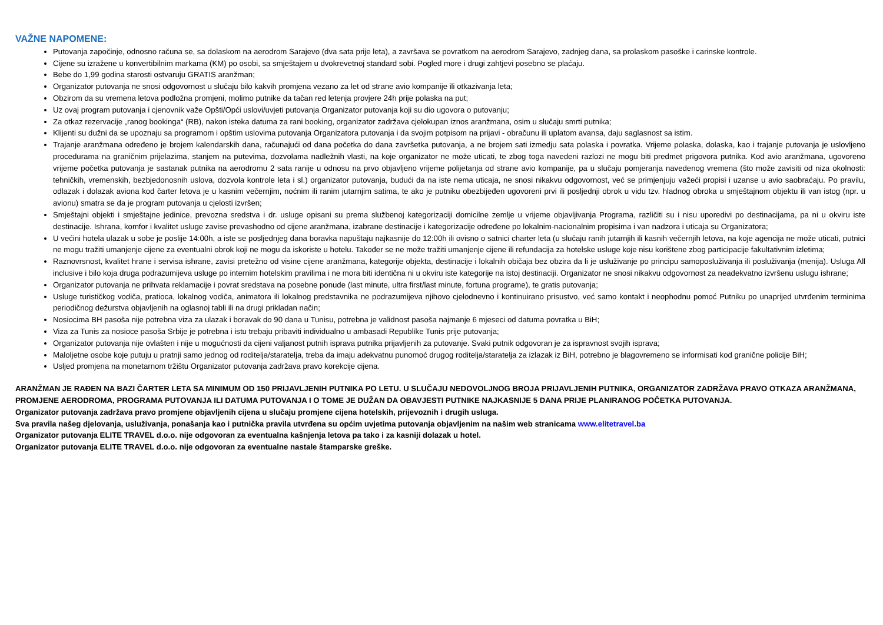VAŽNE NAPOMENE:
Putovanja započinje, odnosno računa se, sa dolaskom na aerodrom Sarajevo (dva sata prije leta), a završava se povratkom na aerodrom Sarajevo, zadnjeg dana, sa prolaskom pasoške i carinske kontrole.
Cijene su izražene u konvertibilnim markama (KM) po osobi, sa smještajem u dvokrevetnoj standard sobi. Pogled more i drugi zahtjevi posebno se plaćaju.
Bebe do 1,99 godina starosti ostvaruju GRATIS aranžman;
Organizator putovanja ne snosi odgovornost u slučaju bilo kakvih promjena vezano za let od strane avio kompanije ili otkazivanja leta;
Obzirom da su vremena letova podložna promjeni, molimo putnike da tačan red letenja provjere 24h prije polaska na put;
Uz ovaj program putovanja i cjenovnik važe Opšti/Opći uslovi/uvjeti putovanja Organizator putovanja koji su dio ugovora o putovanju;
Za otkaz rezervacije „ranog bookinga“ (RB), nakon isteka datuma za rani booking, organizator zadržava cjelokupan iznos aranžmana, osim u slučaju smrti putnika;
Klijenti su dužni da se upoznaju sa programom i opštim uslovima putovanja Organizatora putovanja i da svojim potpisom na prijavi - obračunu ili uplatom avansa, daju saglasnost sa istim.
Trajanje aranžmana određeno je brojem kalendarskih dana, računajući od dana početka do dana završetka putovanja, a ne brojem sati izmedju sata polaska i povratka. Vrijeme polaska, dolaska, kao i trajanje putovanja je uslovljeno procedurama na graničnim prijelazima, stanjem na putevima, dozvolama nadležnih vlasti, na koje organizator ne može uticati, te zbog toga navedeni razlozi ne mogu biti predmet prigovora putnika. Kod avio aranžmana, ugovoreno vrijeme početka putovanja je sastanak putnika na aerodromu 2 sata ranije u odnosu na prvo objavljeno vrijeme polijetanja od strane avio kompanije, pa u slučaju pomjeranja navedenog vremena (što može zavisiti od niza okolnosti: tehničkih, vremenskih, bezbjedonosnih uslova, dozvola kontrole leta i sl.) organizator putovanja, budući da na iste nema uticaja, ne snosi nikakvu odgovornost, već se primjenjuju važeći propisi i uzanse u avio saobraćaju. Po pravilu, odlazak i dolazak aviona kod čarter letova je u kasnim večernjim, noćnim ili ranim jutarnjim satima, te ako je putniku obezbijeđen ugovoreni prvi ili posljednji obrok u vidu tzv. hladnog obroka u smještajnom objektu ili van istog (npr. u avionu) smatra se da je program putovanja u cjelosti izvršen;
Smještajni objekti i smještajne jedinice, prevozna sredstva i dr. usluge opisani su prema službenoj kategorizaciji domicilne zemlje u vrijeme objavljivanja Programa, različiti su i nisu uporedivi po destinacijama, pa ni u okviru iste destinacije. Ishrana, komfor i kvalitet usluge zavise prevashodno od cijene aranžmana, izabrane destinacije i kategorizacije određene po lokalnim-nacionalnim propisima i van nadzora i uticaja su Organizatora;
U većini hotela ulazak u sobe je poslije 14:00h, a iste se posljednjeg dana boravka napuštaju najkasnije do 12:00h ili ovisno o satnici charter leta (u slučaju ranih jutarnjih ili kasnih večernjih letova, na koje agencija ne može uticati, putnici ne mogu tražiti umanjenje cijene za eventualni obrok koji ne mogu da iskoriste u hotelu. Također se ne može tražiti umanjenje cijene ili refundacija za hotelske usluge koje nisu korištene zbog participacije fakultativnim izletima;
Raznovrsnost, kvalitet hrane i servisa ishrane, zavisi pretežno od visine cijene aranžmana, kategorije objekta, destinacije i lokalnih običaja bez obzira da li je usluživanje po principu samoposluživanja ili posluživanja (menija). Usluga All inclusive i bilo koja druga podrazumijeva usluge po internim hotelskim pravilima i ne mora biti identična ni u okviru iste kategorije na istoj destinaciji. Organizator ne snosi nikakvu odgovornost za neadekvatno izvršenu uslugu ishrane;
Organizator putovanja ne prihvata reklamacije i povrat sredstava na posebne ponude (last minute, ultra first/last minute, fortuna programe), te gratis putovanja;
Usluge turističkog vodiča, pratioca, lokalnog vodiča, animatora ili lokalnog predstavnika ne podrazumijeva njihovo cjelodnevno i kontinuirano prisustvo, već samo kontakt i neophodnu pomoć Putniku po unaprijed utvrđenim terminima periodičnog dežurstva objavljenih na oglasnoj tabli ili na drugi prikladan način;
Nosiocima BH pasoša nije potrebna viza za ulazak i boravak do 90 dana u Tunisu, potrebna je validnost pasoša najmanje 6 mjeseci od datuma povratka u BiH;
Viza za Tunis za nosioce pasoša Srbije je potrebna i istu trebaju pribaviti individualno u ambasadi Republike Tunis prije putovanja;
Organizator putovanja nije ovlašten i nije u mogućnosti da cijeni valjanost putnih isprava putnika prijavljenih za putovanje. Svaki putnik odgovoran je za ispravnost svojih isprava;
Maloljetne osobe koje putuju u pratnji samo jednog od roditelja/staratelja, treba da imaju adekvatnu punomoć drugog roditelja/staratelja za izlazak iz BiH, potrebno je blagovremeno se informisati kod granične policije BiH;
Usljed promjena na monetarnom tržištu Organizator putovanja zadržava pravo korekcije cijena.
ARANŽMAN JE RAĐEN NA BAZI ČARTER LETA SA MINIMUM OD 150 PRIJAVLJENIH PUTNIKA PO LETU. U SLUČAJU NEDOVOLJNOG BROJA PRIJAVLJENIH PUTNIKA, ORGANIZATOR ZADRŽAVA PRAVO OTKAZA ARANŽMANA, PROMJENE AERODROMA, PROGRAMA PUTOVANJA ILI DATUMA PUTOVANJA I O TOME JE DUŽAN DA OBAVJESTI PUTNIKE NAJKASNIJE 5 DANA PRIJE PLANIRANOG POČETKA PUTOVANJA.
Organizator putovanja zadržava pravo promjene objavljenih cijena u slučaju promjene cijena hotelskih, prijevoznih i drugih usluga.
Sva pravila našeg djelovanja, usluživanja, ponašanja kao i putnička pravila utvrđena su općim uvjetima putovanja objavljenim na našim web stranicama www.elitetravel.ba
Organizator putovanja ELITE TRAVEL d.o.o. nije odgovoran za eventualna kašnjenja letova pa tako i za kasniji dolazak u hotel.
Organizator putovanja ELITE TRAVEL d.o.o. nije odgovoran za eventualne nastale štamparske greške.